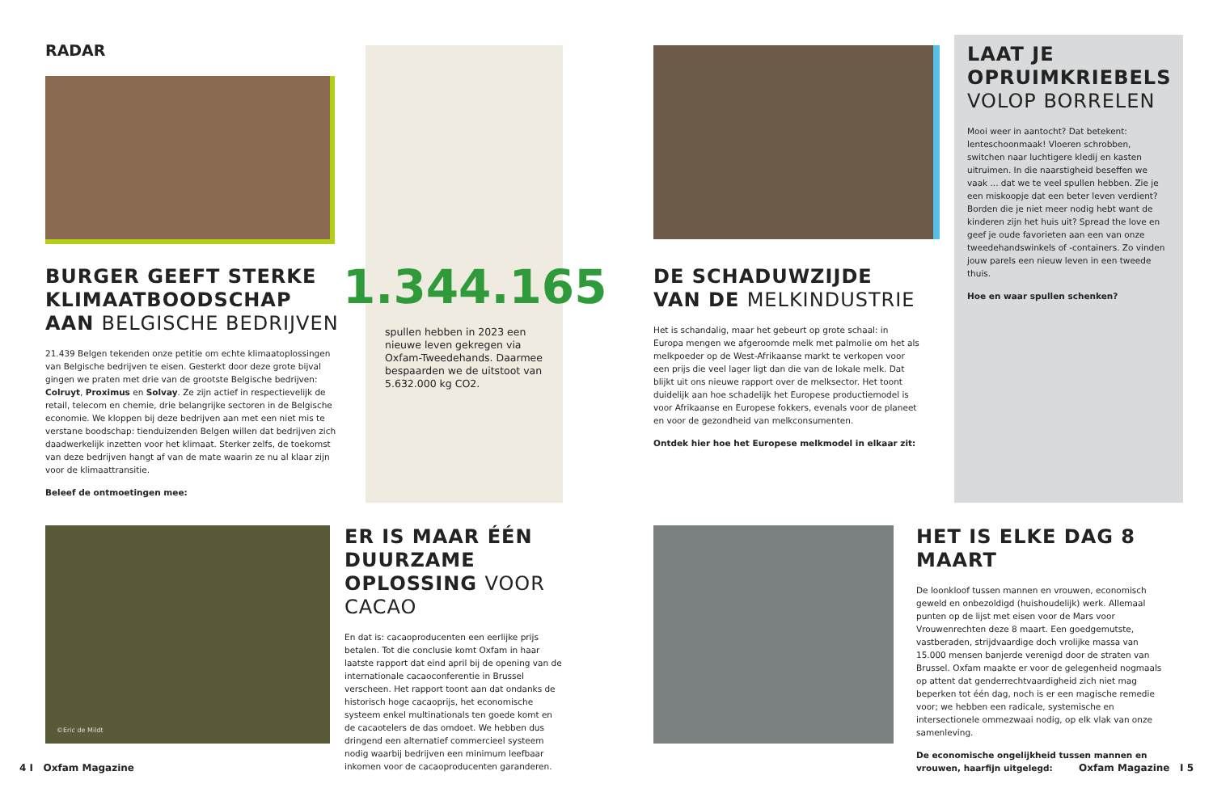RADAR
BURGER GEEFT STERKE KLIMAATBOODSCHAP AAN BELGISCHE BEDRIJVEN
21.439 Belgen tekenden onze petitie om echte klimaatoplossingen van Belgische bedrijven te eisen. Gesterkt door deze grote bijval gingen we praten met drie van de grootste Belgische bedrijven: Colruyt, Proximus en Solvay. Ze zijn actief in respectievelijk de retail, telecom en chemie, drie belangrijke sectoren in de Belgische economie. We kloppen bij deze bedrijven aan met een niet mis te verstane boodschap: tienduizenden Belgen willen dat bedrijven zich daadwerkelijk inzetten voor het klimaat. Sterker zelfs, de toekomst van deze bedrijven hangt af van de mate waarin ze nu al klaar zijn voor de klimaattransitie.
Beleef de ontmoetingen mee:
1.344.165
spullen hebben in 2023 een nieuwe leven gekregen via Oxfam-Tweedehands. Daarmee bespaarden we de uitstoot van 5.632.000 kg CO2.
DE SCHADUWZIJDE VAN DE MELKINDUSTRIE
Het is schandalig, maar het gebeurt op grote schaal: in Europa mengen we afgeroomde melk met palmolie om het als melkpoeder op de West-Afrikaanse markt te verkopen voor een prijs die veel lager ligt dan die van de lokale melk. Dat blijkt uit ons nieuwe rapport over de melksector. Het toont duidelijk aan hoe schadelijk het Europese productiemodel is voor Afrikaanse en Europese fokkers, evenals voor de planeet en voor de gezondheid van melkconsumenten.
Ontdek hier hoe het Europese melkmodel in elkaar zit:
LAAT JE OPRUIMKRIEBELS VOLOP BORRELEN
Mooi weer in aantocht? Dat betekent: lenteschoonmaak! Vloeren schrobben, switchen naar luchtigere kledij en kasten uitruimen. In die naarstigheid beseffen we vaak ... dat we te veel spullen hebben. Zie je een miskoopje dat een beter leven verdient? Borden die je niet meer nodig hebt want de kinderen zijn het huis uit? Spread the love en geef je oude favorieten aan een van onze tweedehandswinkels of -containers. Zo vinden jouw parels een nieuw leven in een tweede thuis.
Hoe en waar spullen schenken?
©Eric de Mildt
ER IS MAAR ÉÉN DUURZAME OPLOSSING VOOR CACAO
En dat is: cacaoproducenten een eerlijke prijs betalen. Tot die conclusie komt Oxfam in haar laatste rapport dat eind april bij de opening van de internationale cacaoconferentie in Brussel verscheen. Het rapport toont aan dat ondanks de historisch hoge cacaoprijs, het economische systeem enkel multinationals ten goede komt en de cacaotelers de das omdoet. We hebben dus dringend een alternatief commercieel systeem nodig waarbij bedrijven een minimum leefbaar inkomen voor de cacaoproducenten garanderen.
HET IS ELKE DAG 8 MAART
De loonkloof tussen mannen en vrouwen, economisch geweld en onbezoldigd (huishoudelijk) werk. Allemaal punten op de lijst met eisen voor de Mars voor Vrouwenrechten deze 8 maart. Een goedgemutste, vastberaden, strijdvaardige doch vrolijke massa van 15.000 mensen banjerde verenigd door de straten van Brussel. Oxfam maakte er voor de gelegenheid nogmaals op attent dat genderrechtvaardigheid zich niet mag beperken tot één dag, noch is er een magische remedie voor; we hebben een radicale, systemische en intersectionele ommezwaai nodig, op elk vlak van onze samenleving.
De economische ongelijkheid tussen mannen en vrouwen, haarfijn uitgelegd:
4 I Oxfam Magazine Oxfam Magazine I 5